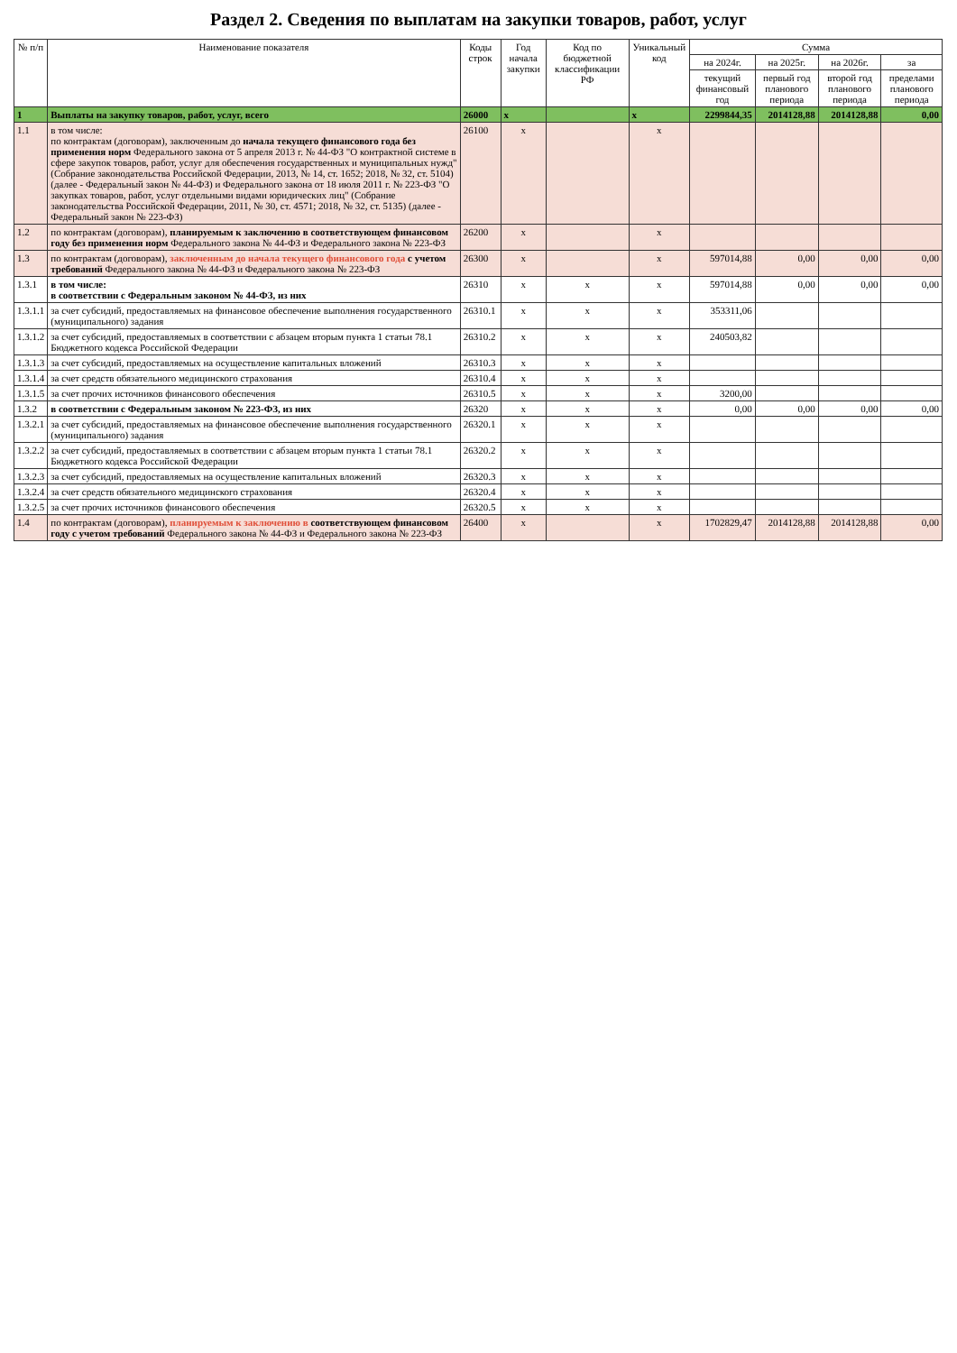Раздел 2. Сведения по выплатам на закупки товаров, работ, услуг
| № п/п | Наименование показателя | Коды строк | Год начала закупки | Код по бюджетной классификации РФ | Уникальный код | Сумма | | | |
| --- | --- | --- | --- | --- | --- | --- | --- | --- | --- |
| | | | | | | на 2024г. | на 2025г. | на 2026г. | за |
| | | | | | | текущий финансовый год | первый год планового периода | второй год планового периода | пределами планового периода |
| 1 | Выплаты на закупку товаров, работ, услуг, всего | 26000 | x | | x | 2299844,35 | 2014128,88 | 2014128,88 | 0,00 |
| 1.1 | в том числе: по контрактам (договорам), заключенным до начала текущего финансового года без применения норм Федерального закона от 5 апреля 2013 г. № 44-ФЗ "О контрактной системе в сфере закупок товаров, работ, услуг для обеспечения государственных и муниципальных нужд" (Собрание законодательства Российской Федерации, 2013, № 14, ст. 1652; 2018, № 32, ст. 5104) (далее - Федеральный закон № 44-ФЗ) и Федерального закона от 18 июля 2011 г. № 223-ФЗ "О закупках товаров, работ, услуг отдельными видами юридических лиц" (Собрание законодательства Российской Федерации, 2011, № 30, ст. 4571; 2018, № 32, ст. 5135) (далее - Федеральный закон № 223-ФЗ) | 26100 | x | | x | | | | |
| 1.2 | по контрактам (договорам), планируемым к заключению в соответствующем финансовом году без применения норм Федерального закона № 44-ФЗ и Федерального закона № 223-ФЗ | 26200 | x | | x | | | | |
| 1.3 | по контрактам (договорам), заключенным до начала текущего финансового года с учетом требований Федерального закона № 44-ФЗ и Федерального закона № 223-ФЗ | 26300 | x | | x | 597014,88 | 0,00 | 0,00 | 0,00 |
| 1.3.1 | в том числе: в соответствии с Федеральным законом № 44-ФЗ, из них | 26310 | x | x | x | 597014,88 | 0,00 | 0,00 | 0,00 |
| 1.3.1.1 | за счет субсидий, предоставляемых на финансовое обеспечение выполнения государственного (муниципального) задания | 26310.1 | x | x | x | 353311,06 | | | |
| 1.3.1.2 | за счет субсидий, предоставляемых в соответствии с абзацем вторым пункта 1 статьи 78.1 Бюджетного кодекса Российской Федерации | 26310.2 | x | x | x | 240503,82 | | | |
| 1.3.1.3 | за счет субсидий, предоставляемых на осуществление капитальных вложений | 26310.3 | x | x | x | | | | |
| 1.3.1.4 | за счет средств обязательного медицинского страхования | 26310.4 | x | x | x | | | | |
| 1.3.1.5 | за счет прочих источников финансового обеспечения | 26310.5 | x | x | x | 3200,00 | | | |
| 1.3.2 | в соответствии с Федеральным законом № 223-ФЗ, из них | 26320 | x | x | x | 0,00 | 0,00 | 0,00 | 0,00 |
| 1.3.2.1 | за счет субсидий, предоставляемых на финансовое обеспечение выполнения государственного (муниципального) задания | 26320.1 | x | x | x | | | | |
| 1.3.2.2 | за счет субсидий, предоставляемых в соответствии с абзацем вторым пункта 1 статьи 78.1 Бюджетного кодекса Российской Федерации | 26320.2 | x | x | x | | | | |
| 1.3.2.3 | за счет субсидий, предоставляемых на осуществление капитальных вложений | 26320.3 | x | x | x | | | | |
| 1.3.2.4 | за счет средств обязательного медицинского страхования | 26320.4 | x | x | x | | | | |
| 1.3.2.5 | за счет прочих источников финансового обеспечения | 26320.5 | x | x | x | | | | |
| 1.4 | по контрактам (договорам), планируемым к заключению в соответствующем финансовом году с учетом требований Федерального закона № 44-ФЗ и Федерального закона № 223-ФЗ | 26400 | x | | x | 1702829,47 | 2014128,88 | 2014128,88 | 0,00 |